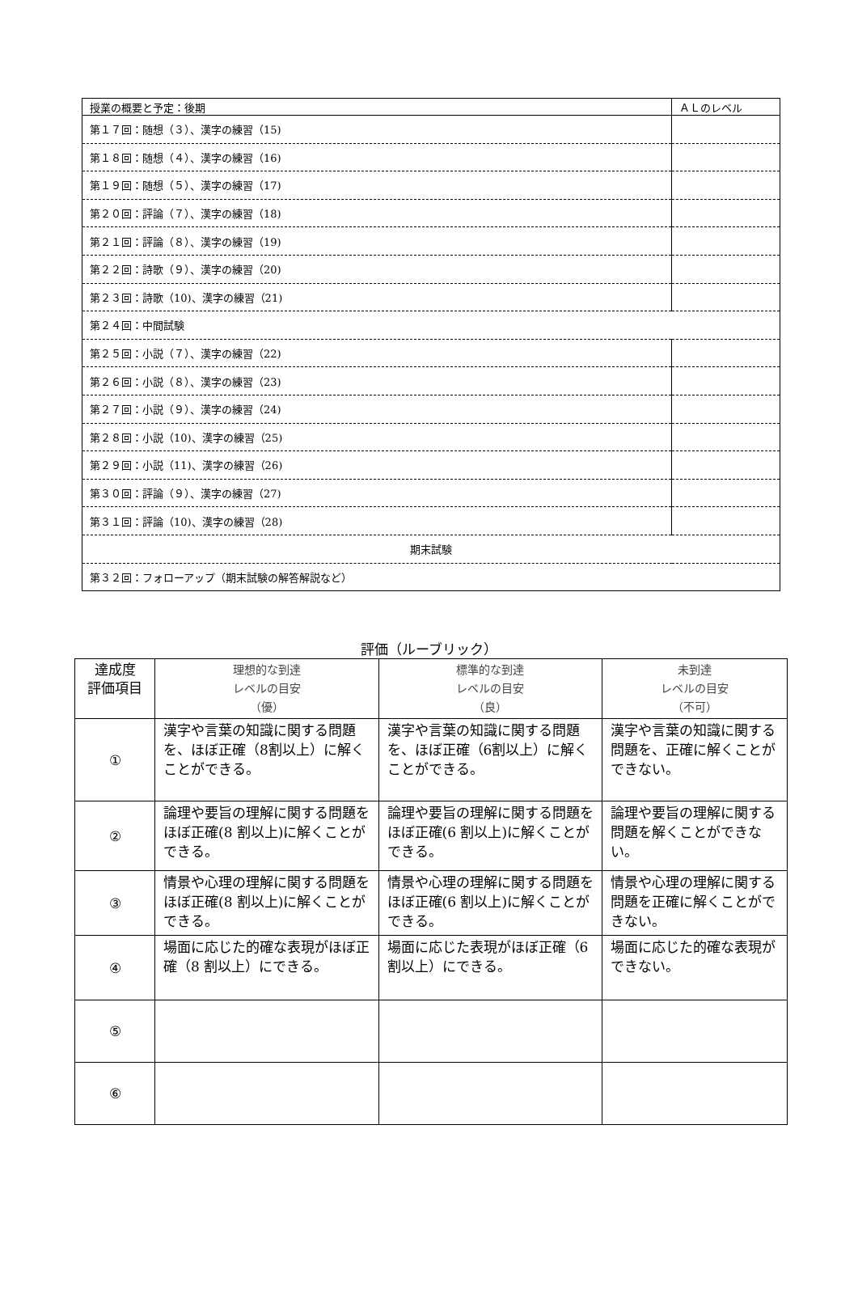| 授業の概要と予定：後期 | ＡＬのレベル |
| 第１７回：随想（３）、漢字の練習（15) | |
| 第１８回：随想（４）、漢字の練習（16) | |
| 第１９回：随想（５）、漢字の練習（17) | |
| 第２０回：評論（７）、漢字の練習（18) | |
| 第２１回：評論（８）、漢字の練習（19) | |
| 第２２回：詩歌（９）、漢字の練習（20) | |
| 第２３回：詩歌（10)、漢字の練習（21) | |
| 第２４回：中間試験 | |
| 第２５回：小説（７）、漢字の練習（22) | |
| 第２６回：小説（８）、漢字の練習（23) | |
| 第２７回：小説（９）、漢字の練習（24) | |
| 第２８回：小説（10)、漢字の練習（25) | |
| 第２９回：小説（11)、漢字の練習（26) | |
| 第３０回：評論（９）、漢字の練習（27) | |
| 第３１回：評論（10)、漢字の練習（28) | |
| 期末試験 | |
| 第３２回：フォローアップ（期末試験の解答解説など） | |
評価（ルーブリック）
| 達成度 評価項目 | 理想的な到達 レベルの目安 （優） | 標準的な到達 レベルの目安 （良） | 未到達 レベルの目安 （不可） |
| --- | --- | --- | --- |
| ① | 漢字や言葉の知識に関する問題を、ほぼ正確（8割以上）に解くことができる。 | 漢字や言葉の知識に関する問題を、ほぼ正確（6割以上）に解くことができる。 | 漢字や言葉の知識に関する問題を、正確に解くことができない。 |
| ② | 論理や要旨の理解に関する問題をほぼ正確(8 割以上)に解くことができる。 | 論理や要旨の理解に関する問題をほぼ正確(6 割以上)に解くことができる。 | 論理や要旨の理解に関する問題を解くことができない。 |
| ③ | 情景や心理の理解に関する問題をほぼ正確(8 割以上)に解くことができる。 | 情景や心理の理解に関する問題をほぼ正確(6 割以上)に解くことができる。 | 情景や心理の理解に関する問題を正確に解くことができない。 |
| ④ | 場面に応じた的確な表現がほぼ正確（8 割以上）にできる。 | 場面に応じた表現がほぼ正確（6 割以上）にできる。 | 場面に応じた的確な表現ができない。 |
| ⑤ | | | |
| ⑥ | | | |